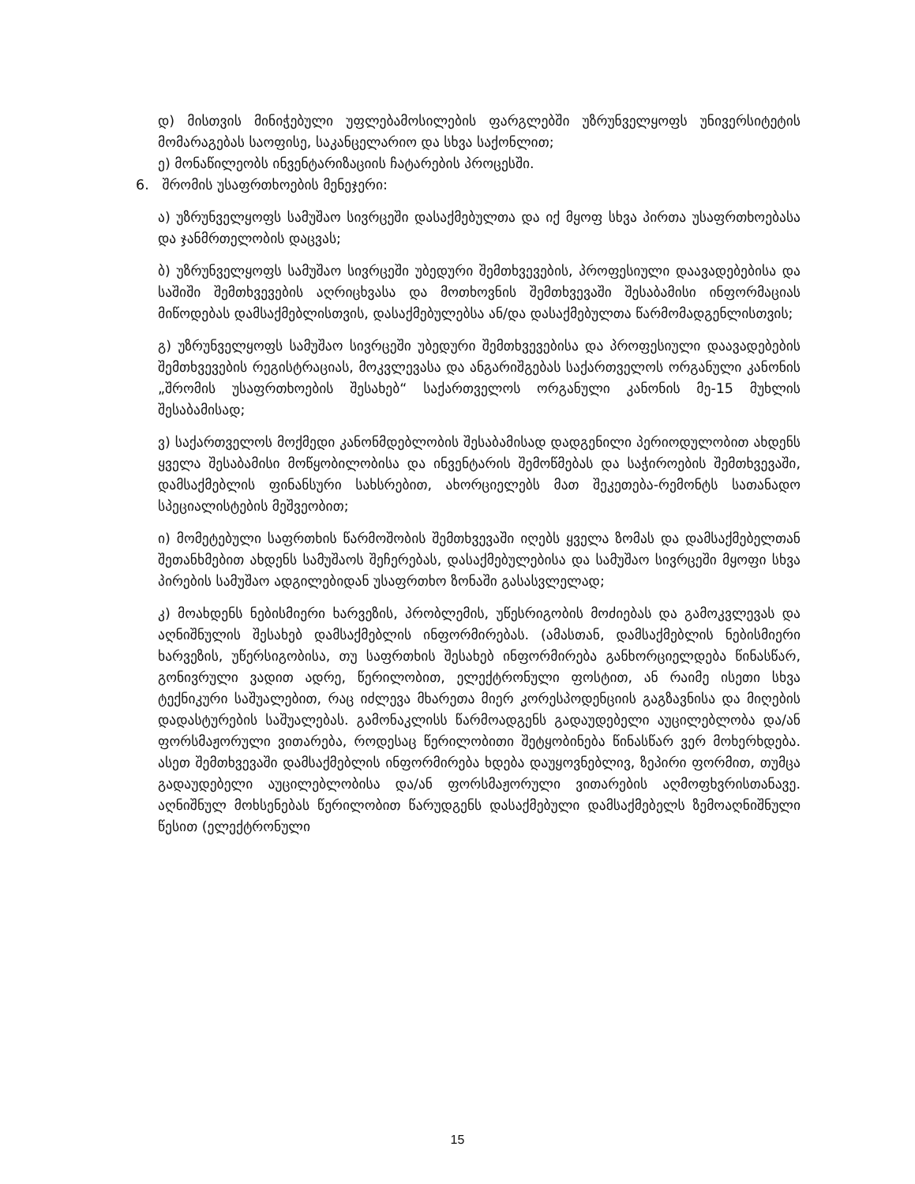დ) მისთვის მინიჭებული უფლებამოსილების ფარგლებში უზრუნველყოფს უნივერსიტეტის მომარაგებას საოფისე, საკანცელარიო და სხვა საქონლით;
ე) მონაწილეობს ინვენტარიზაციის ჩატარების პროცესში.
6. შრომის უსაფრთხოების მენეჯერი:
ა) უზრუნველყოფს სამუშაო სივრცეში დასაქმებულთა და იქ მყოფ სხვა პირთა უსაფრთხოებასა და ჯანმრთელობის დაცვას;
ბ) უზრუნველყოფს სამუშაო სივრცეში უბედური შემთხვევების, პროფესიული დაავადებებისა და საშიში შემთხვევების აღრიცხვასა და მოთხოვნის შემთხვევაში შესაბამისი ინფორმაციას მიწოდებას დამსაქმებლისთვის, დასაქმებულებსა ან/და დასაქმებულთა წარმომადგენლისთვის;
გ) უზრუნველყოფს სამუშაო სივრცეში უბედური შემთხვევებისა და პროფესიული დაავადებების შემთხვევების რეგისტრაციას, მოკვლევასა და ანგარიშგებას საქართველოს ორგანული კანონის „შრომის უსაფრთხოების შესახებ“ საქართველოს ორგანული კანონის მე-15 მუხლის შესაბამისად;
ვ) საქართველოს მოქმედი კანონმდებლობის შესაბამისად დადგენილი პერიოდულობით ახდენს ყველა შესაბამისი მოწყობილობისა და ინვენტარის შემოწმებას და საჭიროების შემთხვევაში, დამსაქმებლის ფინანსური სახსრებით, ახორციელებს მათ შეკეთება-რემონტს სათანადო სპეციალისტების მეშვეობით;
ი) მომეტებული საფრთხის წარმოშობის შემთხვევაში იღებს ყველა ზომას და დამსაქმებელთან შეთანხმებით ახდენს სამუშაოს შეჩერებას, დასაქმებულებისა და სამუშაო სივრცეში მყოფი სხვა პირების სამუშაო ადგილებიდან უსაფრთხო ზონაში გასასვლელად;
კ) მოახდენს ნებისმიერი ხარვეზის, პრობლემის, უწესრიგობის მოძიებას და გამოკვლევას და აღნიშნულის შესახებ დამსაქმებლის ინფორმირებას. (ამასთან, დამსაქმებლის ნებისმიერი ხარვეზის, უწერსიგობისა, თუ საფრთხის შესახებ ინფორმირება განხორციელდება წინასწარ, გონივრული ვადით ადრე, წერილობით, ელექტრონული ფოსტით, ან რაიმე ისეთი სხვა ტექნიკური საშუალებით, რაც იძლევა მხარეთა მიერ კორესპოდენციის გაგზავნისა და მიღების დადასტურების საშუალებას. გამონაკლისს წარმოადგენს გადაუდებელი აუცილებლობა და/ან ფორსმაჟორული ვითარება, როდესაც წერილობითი შეტყობინება წინასწარ ვერ მოხერხდება. ასეთ შემთხვევაში დამსაქმებლის ინფორმირება ხდება დაუყოვნებლივ, ზეპირი ფორმით, თუმცა გადაუდებელი აუცილებლობისა და/ან ფორსმაჟორული ვითარების აღმოფხვრისთანავე. აღნიშნულ მოხსენებას წერილობით წარუდგენს დასაქმებული დამსაქმებელს ზემოაღნიშნული წესით (ელექტრონული
15